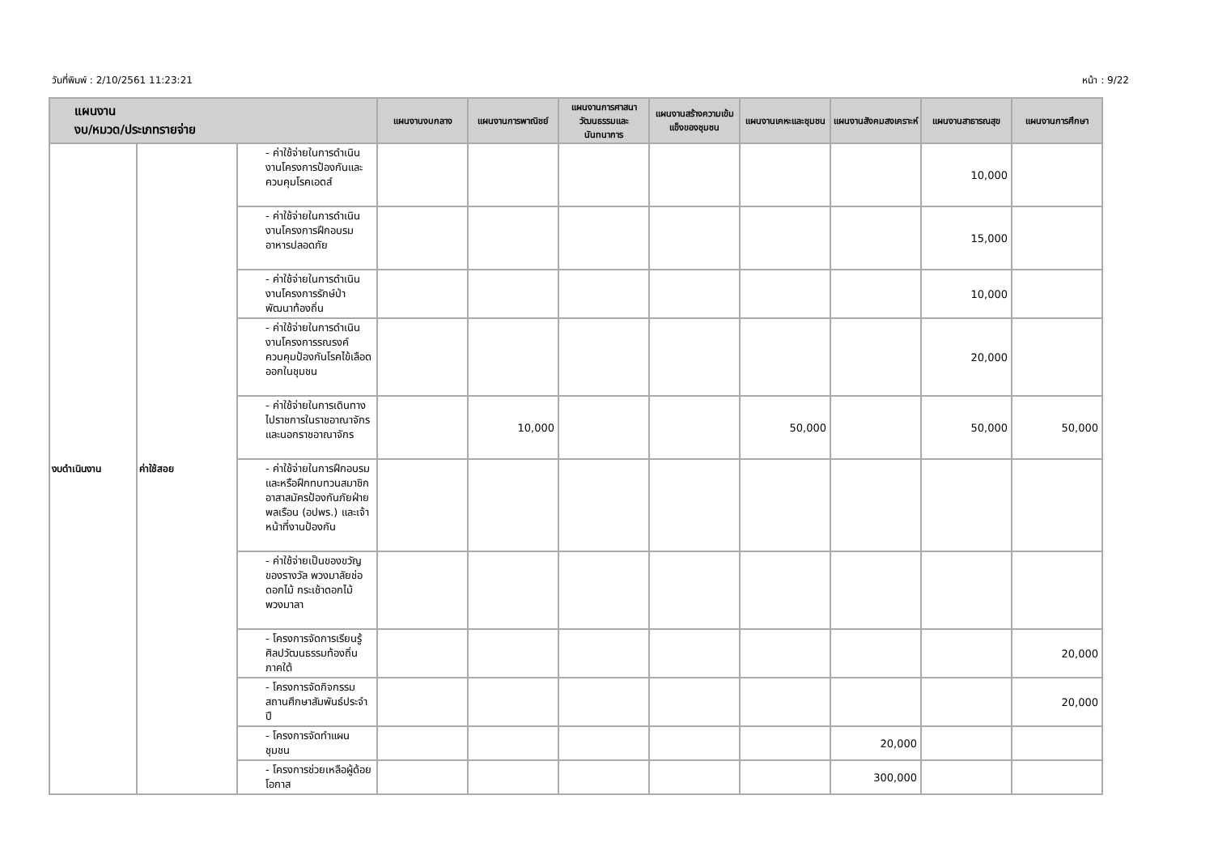วันที่พิมพ์ : 2/10/2561 11:23:21 หน้า : 9/22
| แผนงาน งบ/หมวด/ประเภทรายจ่าย | | | แผนงานงบกลาง | แผนงานการพาณิชย์ | แผนงานการศาสนาวัฒนธรรมและนันทนาการ | แผนงานสร้างความเข้มแข็งของชุมชน | แผนงานเคหะและชุมชน | แผนงานสังคมสงเคราะห์ | แผนงานสาธารณสุข | แผนงานการศึกษา |
| --- | --- | --- | --- | --- | --- | --- | --- | --- | --- | --- |
| งบดำเนินงาน | ค่าใช้สอย | - ค่าใช้จ่ายในการดำเนินงานโครงการป้องกันและควบคุมโรคเอดส์ | | | | | | | 10,000 | |
| | | - ค่าใช้จ่ายในการดำเนินงานโครงการฝึกอบรมอาหารปลอดภัย | | | | | | | 15,000 | |
| | | - ค่าใช้จ่ายในการดำเนินงานโครงการรักษ์ป่าพัฒนาท้องถิ่น | | | | | | | 10,000 | |
| | | - ค่าใช้จ่ายในการดำเนินงานโครงการรณรงค์ควบคุมป้องกันโรคไข้เลือดออกในชุมชน | | | | | | | 20,000 | |
| | | - ค่าใช้จ่ายในการเดินทางไปราชการในราชอาณาจักรและนอกราชอาณาจักร | | 10,000 | | | 50,000 | | 50,000 | 50,000 |
| | | - ค่าใช้จ่ายในการฝึกอบรม และหรือฝึกทบทวนสมาชิกอาสาสมัครป้องกันภัยฝ่ายพลเรือน (อปพร.) และเจ้าหน้าที่งานป้องกัน | | | | | | | | |
| | | - ค่าใช้จ่ายเป็นของขวัญ ของรางวัล พวงมาลัยช่อดอกไม้ กระเช้าดอกไม้ พวงมาลา | | | | | | | | |
| | | - โครงการจัดการเรียนรู้ศิลปวัฒนธรรมท้องถิ่นภาคใต้ | | | | | | | | 20,000 |
| | | - โครงการจัดกิจกรรมสถานศึกษาสัมพันธ์ประจำปี | | | | | | | | 20,000 |
| | | - โครงการจัดทำแผนชุมชน | | | | | | 20,000 | | |
| | | - โครงการช่วยเหลือผู้ด้อยโอกาส | | | | | | 300,000 | | |